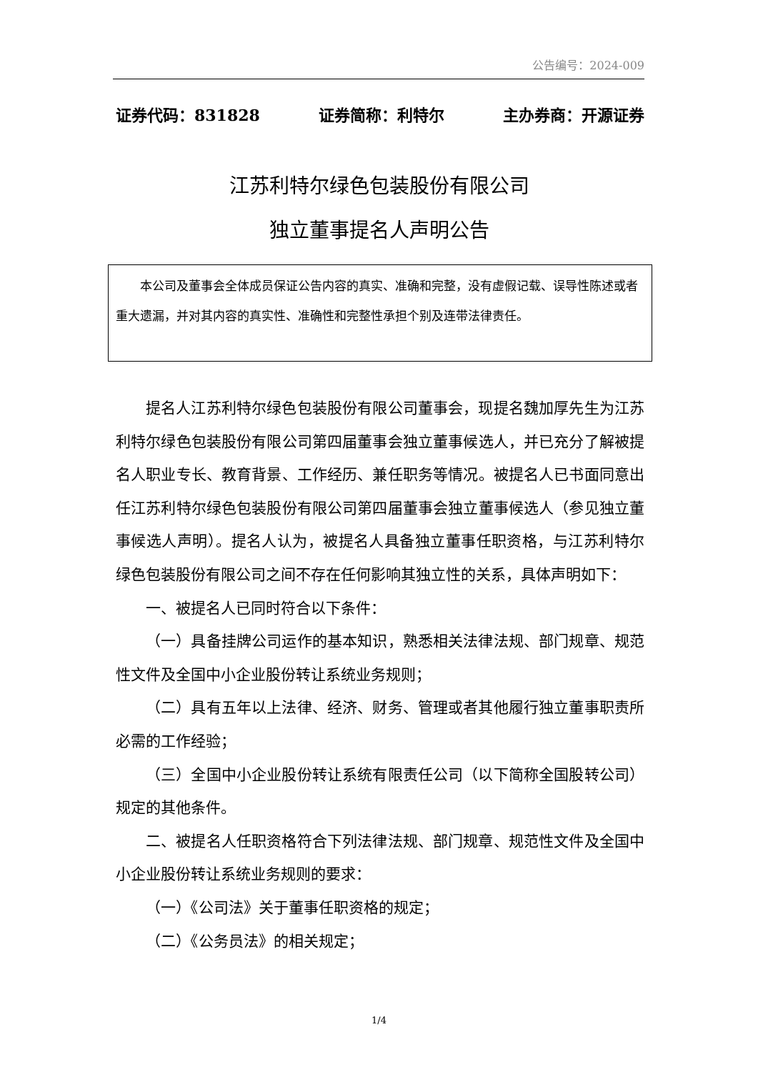公告编号：2024-009
证券代码：831828 证券简称：利特尔 主办券商：开源证券
江苏利特尔绿色包装股份有限公司
独立董事提名人声明公告
本公司及董事会全体成员保证公告内容的真实、准确和完整，没有虚假记载、误导性陈述或者重大遗漏，并对其内容的真实性、准确性和完整性承担个别及连带法律责任。
提名人江苏利特尔绿色包装股份有限公司董事会，现提名魏加厚先生为江苏利特尔绿色包装股份有限公司第四届董事会独立董事候选人，并已充分了解被提名人职业专长、教育背景、工作经历、兼任职务等情况。被提名人已书面同意出任江苏利特尔绿色包装股份有限公司第四届董事会独立董事候选人（参见独立董事候选人声明）。提名人认为，被提名人具备独立董事任职资格，与江苏利特尔绿色包装股份有限公司之间不存在任何影响其独立性的关系，具体声明如下：
一、被提名人已同时符合以下条件：
（一）具备挂牌公司运作的基本知识，熟悉相关法律法规、部门规章、规范性文件及全国中小企业股份转让系统业务规则；
（二）具有五年以上法律、经济、财务、管理或者其他履行独立董事职责所必需的工作经验；
（三）全国中小企业股份转让系统有限责任公司（以下简称全国股转公司）规定的其他条件。
二、被提名人任职资格符合下列法律法规、部门规章、规范性文件及全国中小企业股份转让系统业务规则的要求：
（一）《公司法》关于董事任职资格的规定；
（二）《公务员法》的相关规定；
1/4